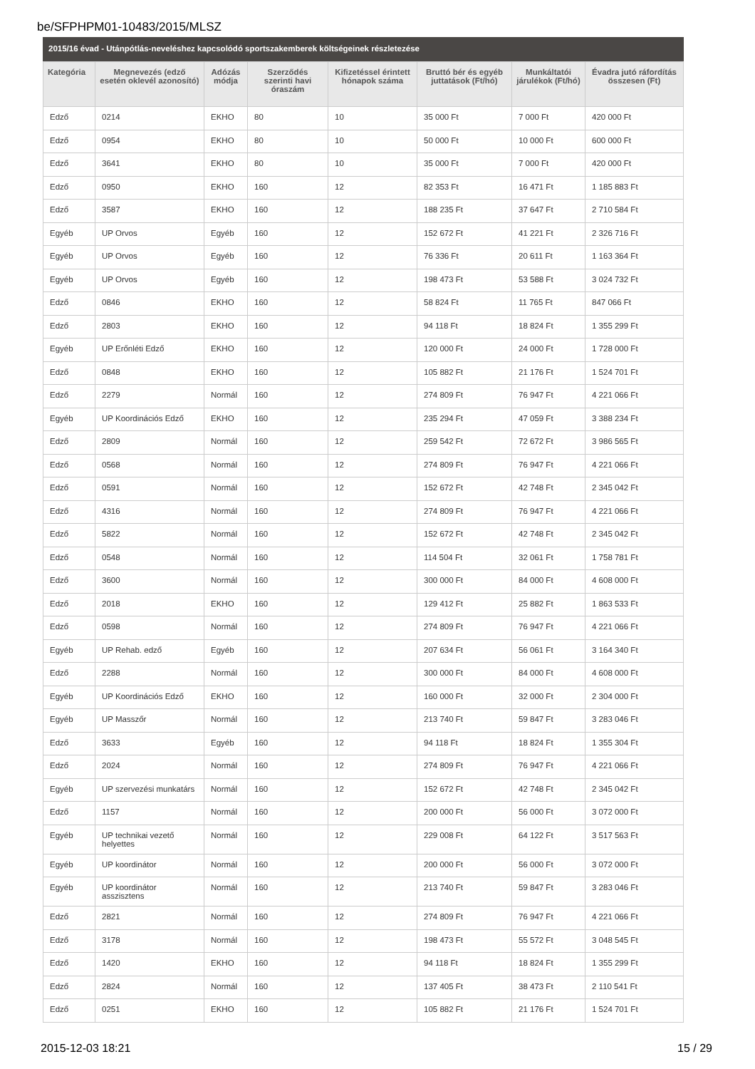be/SFPHPM01-10483/2015/MLSZ
2015/16 évad - Utánpótlás-neveléshez kapcsolódó sportszakemberek költségeinek részletezése
| Kategória | Megnevezés (edző esetén oklevél azonosító) | Adózás módja | Szerződés szerinti havi óraszám | Kifizetéssel érintett hónapok száma | Bruttó bér és egyéb juttatások (Ft/hó) | Munkáltatói járulékok (Ft/hó) | Évadra jutó ráfordítás összesen (Ft) |
| --- | --- | --- | --- | --- | --- | --- | --- |
| Edző | 0214 | EKHO | 80 | 10 | 35 000 Ft | 7 000 Ft | 420 000 Ft |
| Edző | 0954 | EKHO | 80 | 10 | 50 000 Ft | 10 000 Ft | 600 000 Ft |
| Edző | 3641 | EKHO | 80 | 10 | 35 000 Ft | 7 000 Ft | 420 000 Ft |
| Edző | 0950 | EKHO | 160 | 12 | 82 353 Ft | 16 471 Ft | 1 185 883 Ft |
| Edző | 3587 | EKHO | 160 | 12 | 188 235 Ft | 37 647 Ft | 2 710 584 Ft |
| Egyéb | UP Orvos | Egyéb | 160 | 12 | 152 672 Ft | 41 221 Ft | 2 326 716 Ft |
| Egyéb | UP Orvos | Egyéb | 160 | 12 | 76 336 Ft | 20 611 Ft | 1 163 364 Ft |
| Egyéb | UP Orvos | Egyéb | 160 | 12 | 198 473 Ft | 53 588 Ft | 3 024 732 Ft |
| Edző | 0846 | EKHO | 160 | 12 | 58 824 Ft | 11 765 Ft | 847 066 Ft |
| Edző | 2803 | EKHO | 160 | 12 | 94 118 Ft | 18 824 Ft | 1 355 299 Ft |
| Egyéb | UP Erőnléti Edző | EKHO | 160 | 12 | 120 000 Ft | 24 000 Ft | 1 728 000 Ft |
| Edző | 0848 | EKHO | 160 | 12 | 105 882 Ft | 21 176 Ft | 1 524 701 Ft |
| Edző | 2279 | Normál | 160 | 12 | 274 809 Ft | 76 947 Ft | 4 221 066 Ft |
| Egyéb | UP Koordinációs Edző | EKHO | 160 | 12 | 235 294 Ft | 47 059 Ft | 3 388 234 Ft |
| Edző | 2809 | Normál | 160 | 12 | 259 542 Ft | 72 672 Ft | 3 986 565 Ft |
| Edző | 0568 | Normál | 160 | 12 | 274 809 Ft | 76 947 Ft | 4 221 066 Ft |
| Edző | 0591 | Normál | 160 | 12 | 152 672 Ft | 42 748 Ft | 2 345 042 Ft |
| Edző | 4316 | Normál | 160 | 12 | 274 809 Ft | 76 947 Ft | 4 221 066 Ft |
| Edző | 5822 | Normál | 160 | 12 | 152 672 Ft | 42 748 Ft | 2 345 042 Ft |
| Edző | 0548 | Normál | 160 | 12 | 114 504 Ft | 32 061 Ft | 1 758 781 Ft |
| Edző | 3600 | Normál | 160 | 12 | 300 000 Ft | 84 000 Ft | 4 608 000 Ft |
| Edző | 2018 | EKHO | 160 | 12 | 129 412 Ft | 25 882 Ft | 1 863 533 Ft |
| Edző | 0598 | Normál | 160 | 12 | 274 809 Ft | 76 947 Ft | 4 221 066 Ft |
| Egyéb | UP Rehab. edző | Egyéb | 160 | 12 | 207 634 Ft | 56 061 Ft | 3 164 340 Ft |
| Edző | 2288 | Normál | 160 | 12 | 300 000 Ft | 84 000 Ft | 4 608 000 Ft |
| Egyéb | UP Koordinációs Edző | EKHO | 160 | 12 | 160 000 Ft | 32 000 Ft | 2 304 000 Ft |
| Egyéb | UP Masszőr | Normál | 160 | 12 | 213 740 Ft | 59 847 Ft | 3 283 046 Ft |
| Edző | 3633 | Egyéb | 160 | 12 | 94 118 Ft | 18 824 Ft | 1 355 304 Ft |
| Edző | 2024 | Normál | 160 | 12 | 274 809 Ft | 76 947 Ft | 4 221 066 Ft |
| Egyéb | UP szervezési munkatárs | Normál | 160 | 12 | 152 672 Ft | 42 748 Ft | 2 345 042 Ft |
| Edző | 1157 | Normál | 160 | 12 | 200 000 Ft | 56 000 Ft | 3 072 000 Ft |
| Egyéb | UP technikai vezető helyettes | Normál | 160 | 12 | 229 008 Ft | 64 122 Ft | 3 517 563 Ft |
| Egyéb | UP koordinátor | Normál | 160 | 12 | 200 000 Ft | 56 000 Ft | 3 072 000 Ft |
| Egyéb | UP koordinátor asszisztens | Normál | 160 | 12 | 213 740 Ft | 59 847 Ft | 3 283 046 Ft |
| Edző | 2821 | Normál | 160 | 12 | 274 809 Ft | 76 947 Ft | 4 221 066 Ft |
| Edző | 3178 | Normál | 160 | 12 | 198 473 Ft | 55 572 Ft | 3 048 545 Ft |
| Edző | 1420 | EKHO | 160 | 12 | 94 118 Ft | 18 824 Ft | 1 355 299 Ft |
| Edző | 2824 | Normál | 160 | 12 | 137 405 Ft | 38 473 Ft | 2 110 541 Ft |
| Edző | 0251 | EKHO | 160 | 12 | 105 882 Ft | 21 176 Ft | 1 524 701 Ft |
2015-12-03 18:21 15 / 29